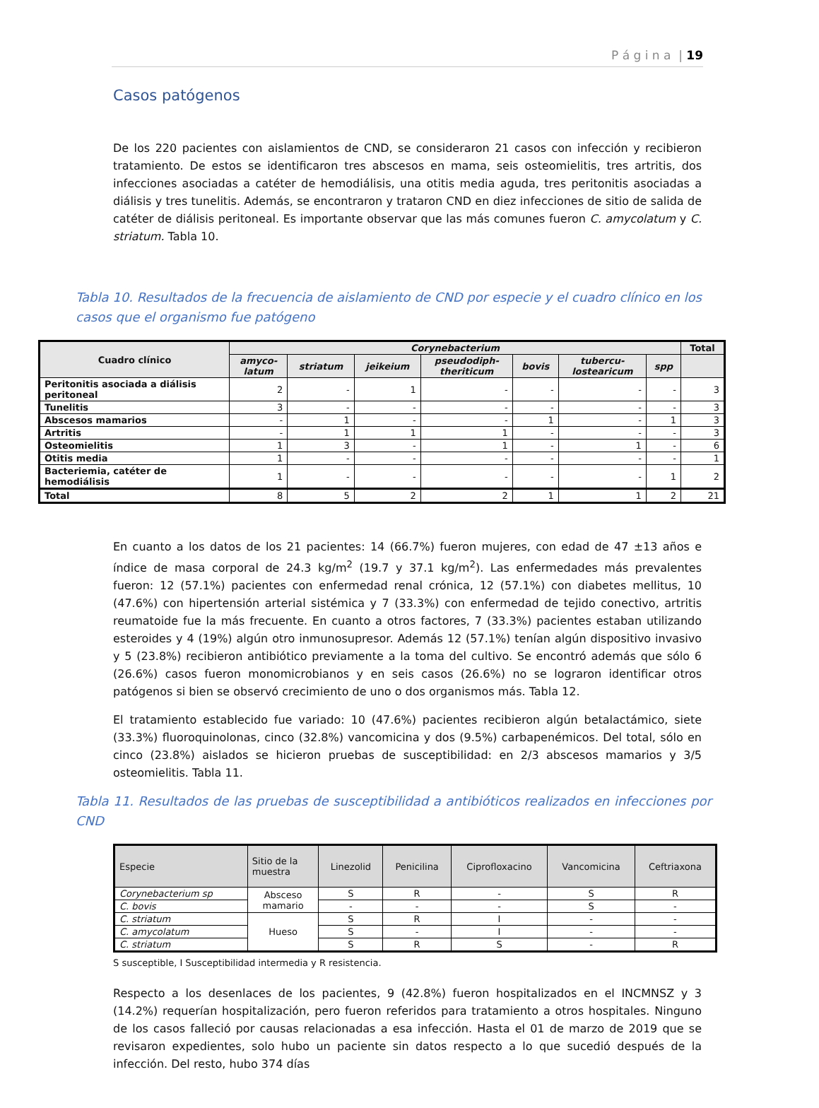P á g i n a | 19
Casos patógenos
De los 220 pacientes con aislamientos de CND, se consideraron 21 casos con infección y recibieron tratamiento. De estos se identificaron tres abscesos en mama, seis osteomielitis, tres artritis, dos infecciones asociadas a catéter de hemodiálisis, una otitis media aguda, tres peritonitis asociadas a diálisis y tres tunelitis. Además, se encontraron y trataron CND en diez infecciones de sitio de salida de catéter de diálisis peritoneal. Es importante observar que las más comunes fueron C. amycolatum y C. striatum. Tabla 10.
Tabla 10. Resultados de la frecuencia de aislamiento de CND por especie y el cuadro clínico en los casos que el organismo fue patógeno
| Cuadro clínico | Corynebacterium | | | | | | | Total |
| --- | --- | --- | --- | --- | --- | --- | --- | --- |
| | amyco- latum | striatum | jeikeium | pseudodiph- theriticum | bovis | tubercu- lostearicum | spp | |
| Peritonitis asociada a diálisis peritoneal | 2 | - | 1 | - | - | - | - | 3 |
| Tunelitis | 3 | - | - | - | - | - | - | 3 |
| Abscesos mamarios | - | 1 | - | - | 1 | - | 1 | 3 |
| Artritis | - | 1 | 1 | 1 | - | - | - | 3 |
| Osteomielitis | 1 | 3 | - | 1 | - | 1 | - | 6 |
| Otitis media | 1 | - | - | - | - | - | - | 1 |
| Bacteriemia, catéter de hemodiálisis | 1 | - | - | - | - | - | 1 | 2 |
| Total | 8 | 5 | 2 | 2 | 1 | 1 | 2 | 21 |
En cuanto a los datos de los 21 pacientes: 14 (66.7%) fueron mujeres, con edad de 47 ±13 años e índice de masa corporal de 24.3 kg/m<sup>2</sup> (19.7 y 37.1 kg/m<sup>2</sup>). Las enfermedades más prevalentes fueron: 12 (57.1%) pacientes con enfermedad renal crónica, 12 (57.1%) con diabetes mellitus, 10 (47.6%) con hipertensión arterial sistémica y 7 (33.3%) con enfermedad de tejido conectivo, artritis reumatoide fue la más frecuente. En cuanto a otros factores, 7 (33.3%) pacientes estaban utilizando esteroides y 4 (19%) algún otro inmunosupresor. Además 12 (57.1%) tenían algún dispositivo invasivo y 5 (23.8%) recibieron antibiótico previamente a la toma del cultivo. Se encontró además que sólo 6 (26.6%) casos fueron monomicrobianos y en seis casos (26.6%) no se lograron identificar otros patógenos si bien se observó crecimiento de uno o dos organismos más. Tabla 12.
El tratamiento establecido fue variado: 10 (47.6%) pacientes recibieron algún betalactámico, siete (33.3%) fluoroquinolonas, cinco (32.8%) vancomicina y dos (9.5%) carbapenémicos. Del total, sólo en cinco (23.8%) aislados se hicieron pruebas de susceptibilidad: en 2/3 abscesos mamarios y 3/5 osteomielitis. Tabla 11.
Tabla 11. Resultados de las pruebas de susceptibilidad a antibióticos realizados en infecciones por CND
| Especie | Sitio de la muestra | Linezolid | Penicilina | Ciprofloxacino | Vancomicina | Ceftriaxona |
| --- | --- | --- | --- | --- | --- | --- |
| Corynebacterium sp | Absceso mamario | S | R | - | S | R |
| C. bovis | | - | - | - | S | - |
| C. striatum | Hueso | S | R | I | - | - |
| C. amycolatum | | S | - | I | - | - |
| C. striatum | | S | R | S | - | R |
S susceptible, I Susceptibilidad intermedia y R resistencia.
Respecto a los desenlaces de los pacientes, 9 (42.8%) fueron hospitalizados en el INCMNSZ y 3 (14.2%) requerían hospitalización, pero fueron referidos para tratamiento a otros hospitales. Ninguno de los casos falleció por causas relacionadas a esa infección. Hasta el 01 de marzo de 2019 que se revisaron expedientes, solo hubo un paciente sin datos respecto a lo que sucedió después de la infección. Del resto, hubo 374 días